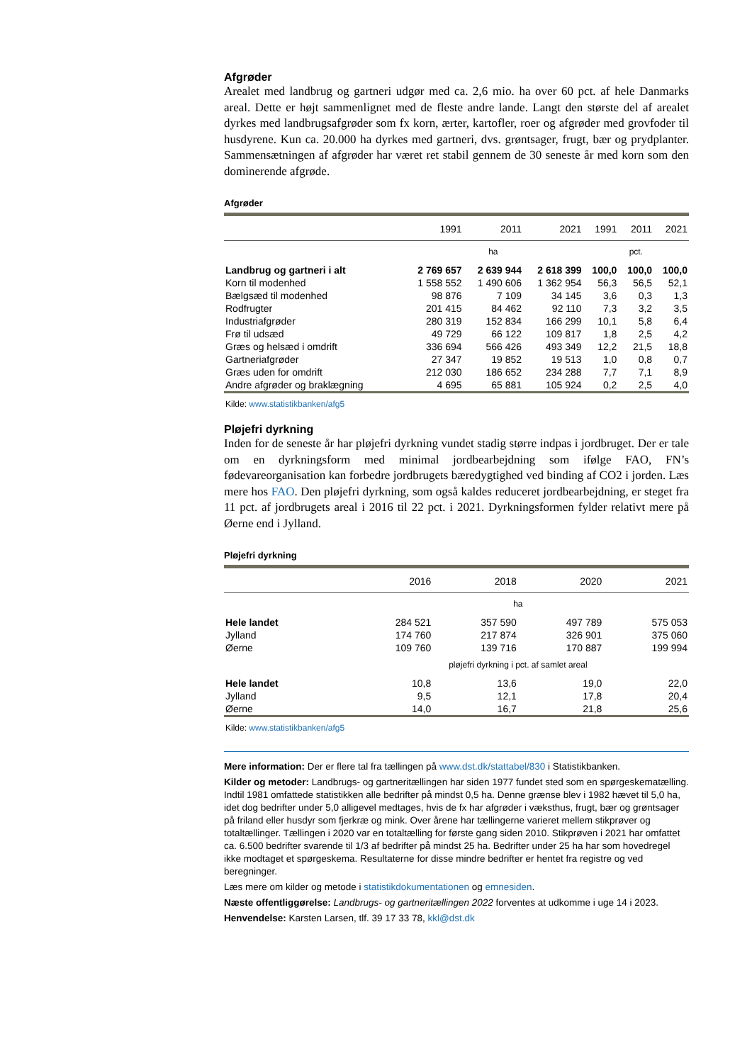Afgrøder
Arealet med landbrug og gartneri udgør med ca. 2,6 mio. ha over 60 pct. af hele Danmarks areal. Dette er højt sammenlignet med de fleste andre lande. Langt den største del af arealet dyrkes med landbrugsafgrøder som fx korn, ærter, kartofler, roer og afgrøder med grovfoder til husdyrene. Kun ca. 20.000 ha dyrkes med gartneri, dvs. grøntsager, frugt, bær og prydplanter. Sammensætningen af afgrøder har været ret stabil gennem de 30 seneste år med korn som den dominerende afgrøde.
Afgrøder
| | 1991 | 2011 | 2021 | 1991 | 2011 | 2021 |
| --- | --- | --- | --- | --- | --- | --- |
| | ha | | | pct. | | |
| Landbrug og gartneri i alt | 2 769 657 | 2 639 944 | 2 618 399 | 100,0 | 100,0 | 100,0 |
| Korn til modenhed | 1 558 552 | 1 490 606 | 1 362 954 | 56,3 | 56,5 | 52,1 |
| Bælgsæd til modenhed | 98 876 | 7 109 | 34 145 | 3,6 | 0,3 | 1,3 |
| Rodfrugter | 201 415 | 84 462 | 92 110 | 7,3 | 3,2 | 3,5 |
| Industriafgrøder | 280 319 | 152 834 | 166 299 | 10,1 | 5,8 | 6,4 |
| Frø til udsæd | 49 729 | 66 122 | 109 817 | 1,8 | 2,5 | 4,2 |
| Græs og helsæd i omdrift | 336 694 | 566 426 | 493 349 | 12,2 | 21,5 | 18,8 |
| Gartneriafgrøder | 27 347 | 19 852 | 19 513 | 1,0 | 0,8 | 0,7 |
| Græs uden for omdrift | 212 030 | 186 652 | 234 288 | 7,7 | 7,1 | 8,9 |
| Andre afgrøder og braklægning | 4 695 | 65 881 | 105 924 | 0,2 | 2,5 | 4,0 |
Kilde: www.statistikbanken/afg5
Pløjefri dyrkning
Inden for de seneste år har pløjefri dyrkning vundet stadig større indpas i jordbruget. Der er tale om en dyrkningsform med minimal jordbearbejdning som ifølge FAO, FN’s fødevareorganisation kan forbedre jordbrugets bæredygtighed ved binding af CO2 i jorden. Læs mere hos FAO. Den pløjefri dyrkning, som også kaldes reduceret jordbearbejdning, er steget fra 11 pct. af jordbrugets areal i 2016 til 22 pct. i 2021. Dyrkningsformen fylder relativt mere på Øerne end i Jylland.
Pløjefri dyrkning
| | 2016 | 2018 | 2020 | 2021 |
| --- | --- | --- | --- | --- |
| | ha | | | |
| Hele landet | 284 521 | 357 590 | 497 789 | 575 053 |
| Jylland | 174 760 | 217 874 | 326 901 | 375 060 |
| Øerne | 109 760 | 139 716 | 170 887 | 199 994 |
| | pløjefri dyrkning i pct. af samlet areal | | | |
| Hele landet | 10,8 | 13,6 | 19,0 | 22,0 |
| Jylland | 9,5 | 12,1 | 17,8 | 20,4 |
| Øerne | 14,0 | 16,7 | 21,8 | 25,6 |
Kilde: www.statistikbanken/afg5
Mere information: Der er flere tal fra tællingen på www.dst.dk/stattabel/830 i Statistikbanken.
Kilder og metoder: Landbrugs- og gartneritællingen har siden 1977 fundet sted som en spørgeskematælling. Indtil 1981 omfattede statistikken alle bedrifter på mindst 0,5 ha. Denne grænse blev i 1982 hævet til 5,0 ha, idet dog bedrifter under 5,0 alligevel medtages, hvis de fx har afgrøder i væksthus, frugt, bær og grøntsager på friland eller husdyr som fjerkræ og mink. Over årene har tællingerne varieret mellem stikprøver og totaltællinger. Tællingen i 2020 var en totaltælling for første gang siden 2010. Stikprøven i 2021 har omfattet ca. 6.500 bedrifter svarende til 1/3 af bedrifter på mindst 25 ha. Bedrifter under 25 ha har som hovedregel ikke modtaget et spørgeskema. Resultaterne for disse mindre bedrifter er hentet fra registre og ved beregninger.
Læs mere om kilder og metode i statistikdokumentationen og emnesiden.
Næste offentliggørelse: Landbrugs- og gartneritællingen 2022 forventes at udkomme i uge 14 i 2023.
Henvendelse: Karsten Larsen, tlf. 39 17 33 78, kkl@dst.dk